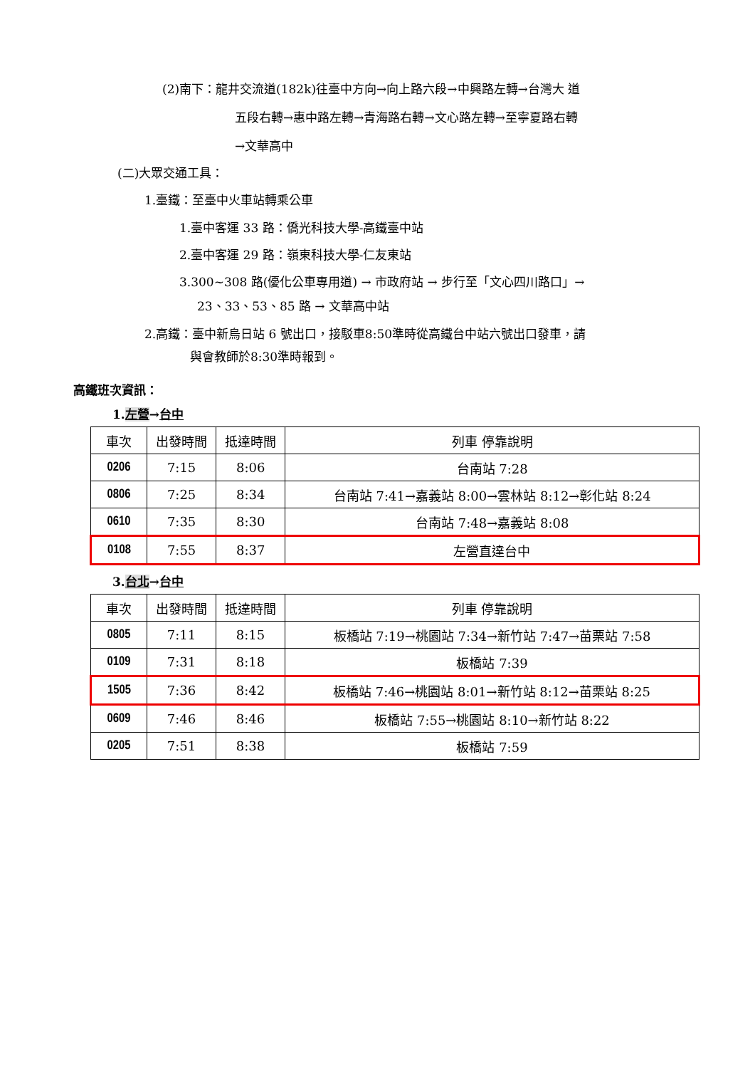(2)南下：龍井交流道(182k)往臺中方向→向上路六段→中興路左轉→台灣大 道
五段右轉→惠中路左轉→青海路右轉→文心路左轉→至寧夏路右轉
→文華高中
(二)大眾交通工具：
1.臺鐵：至臺中火車站轉乘公車
1.臺中客運 33 路：僑光科技大學-高鐵臺中站
2.臺中客運 29 路：嶺東科技大學-仁友東站
3.300~308 路(優化公車專用道) → 市政府站 → 步行至「文心四川路口」→
23、33、53、85 路 → 文華高中站
2.高鐵：臺中新烏日站 6 號出口，接駁車8:50準時從高鐵台中站六號出口發車，請
與會教師於8:30準時報到。
高鐵班次資訊：
1.左營→台中
| 車次 | 出發時間 | 抵達時間 | 列車 停靠說明 |
| 0206 | 7:15 | 8:06 | 台南站 7:28 |
| 0806 | 7:25 | 8:34 | 台南站 7:41→嘉義站 8:00→雲林站 8:12→彰化站 8:24 |
| 0610 | 7:35 | 8:30 | 台南站 7:48→嘉義站 8:08 |
| 0108 | 7:55 | 8:37 | 左營直達台中 |
3.台北→台中
| 車次 | 出發時間 | 抵達時間 | 列車 停靠說明 |
| 0805 | 7:11 | 8:15 | 板橋站 7:19→桃園站 7:34→新竹站 7:47→苗栗站 7:58 |
| 0109 | 7:31 | 8:18 | 板橋站 7:39 |
| 1505 | 7:36 | 8:42 | 板橋站 7:46→桃園站 8:01→新竹站 8:12→苗栗站 8:25 |
| 0609 | 7:46 | 8:46 | 板橋站 7:55→桃園站 8:10→新竹站 8:22 |
| 0205 | 7:51 | 8:38 | 板橋站 7:59 |